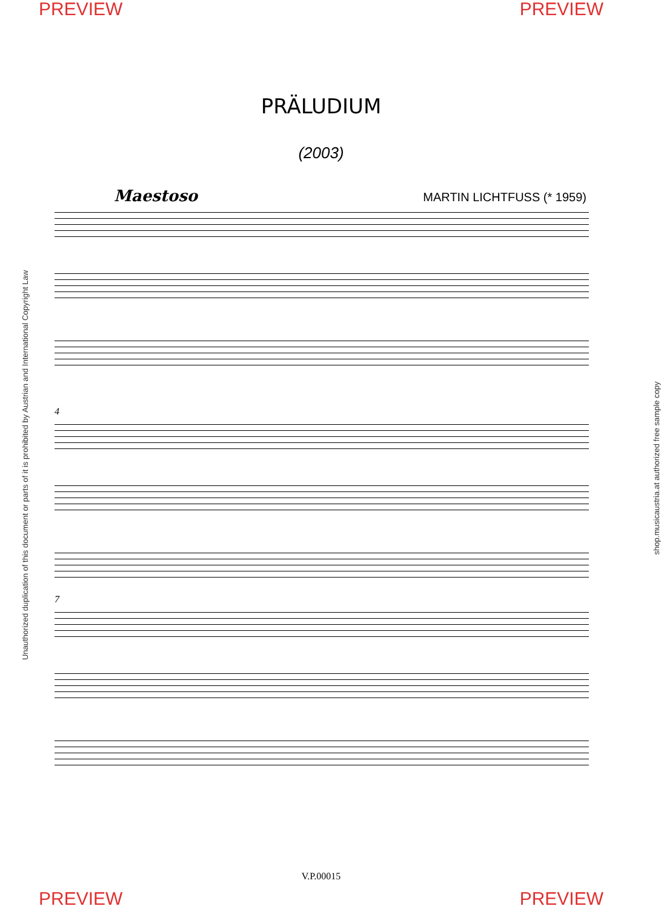PREVIEW PREVIEW
PRÄLUDIUM
(2003)
Maestoso MARTIN LICHTFUSS (* 1959)
4
7
V.P.00015
Unauthorized duplication of this document or parts of it is prohibited by Austrian and International Copyright Law shop.musicaustria.at authorized free sample copy
PREVIEW PREVIEW